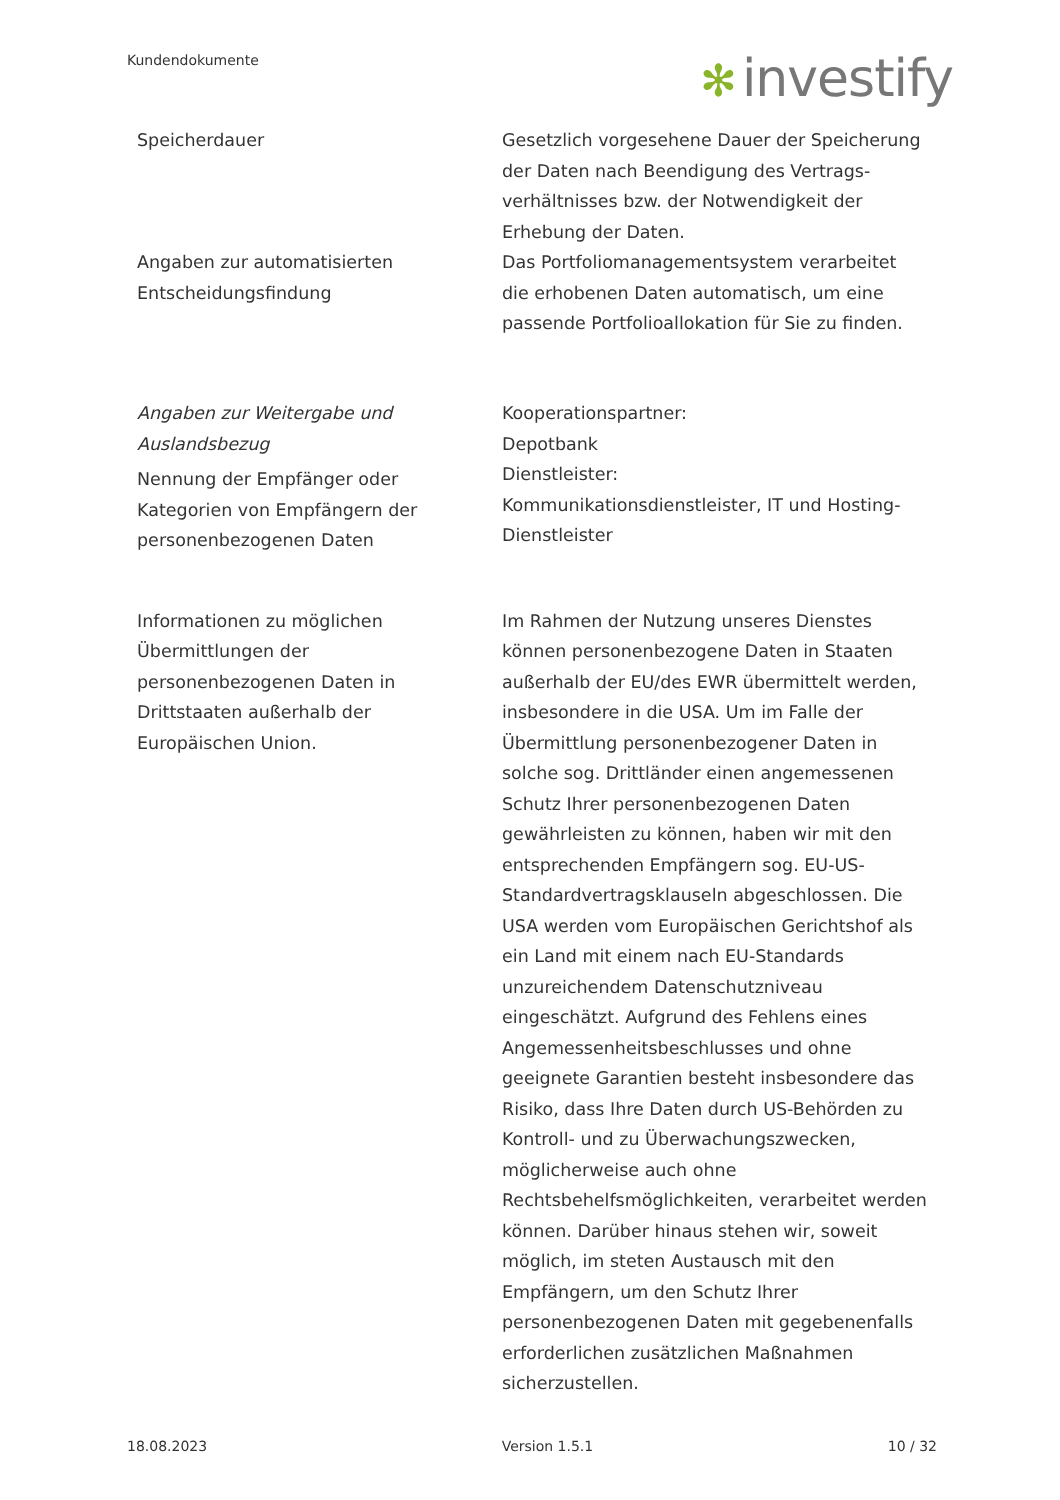Kundendokumente ✻ investify
| Speicherdauer | Gesetzlich vorgesehene Dauer der Speicherung der Daten nach Beendigung des Vertrags­verhältnisses bzw. der Notwendigkeit der Erhebung der Daten. |
| Angaben zur automatisierten Entscheidungsfindung | Das Portfoliomanagementsystem verarbeitet die erhobenen Daten automatisch, um eine passende Portfolioallokation für Sie zu finden. |
| Angaben zur Weitergabe und Auslandsbezug Nennung der Empfänger oder Kategorien von Empfängern der personenbezogenen Daten | Kooperationspartner: Depotbank Dienstleister: Kommunikationsdienstleister, IT und Hosting-Dienstleister |
| Informationen zu möglichen Übermittlungen der personenbezogenen Daten in Drittstaaten außerhalb der Europäischen Union. | Im Rahmen der Nutzung unseres Dienstes können personenbezogene Daten in Staaten außerhalb der EU/des EWR übermittelt werden, insbesondere in die USA. Um im Falle der Übermittlung personenbezogener Daten in solche sog. Drittländer einen angemessenen Schutz Ihrer personenbezogenen Daten gewährleisten zu können, haben wir mit den entsprechenden Empfängern sog. EU-US-Standardvertragsklauseln abgeschlossen. Die USA werden vom Europäischen Gerichtshof als ein Land mit einem nach EU-Standards unzureichendem Datenschutzniveau eingeschätzt. Aufgrund des Fehlens eines Angemessenheitsbeschlusses und ohne geeignete Garantien besteht insbesondere das Risiko, dass Ihre Daten durch US-Behörden zu Kontroll- und zu Überwachungszwecken, möglicherweise auch ohne Rechtsbehelfsmöglichkeiten, verarbeitet werden können. Darüber hinaus stehen wir, soweit möglich, im steten Austausch mit den Empfängern, um den Schutz Ihrer personenbezogenen Daten mit gegebenenfalls erforderlichen zusätzlichen Maßnahmen sicherzustellen. |
18.08.2023 Version 1.5.1 10 / 32